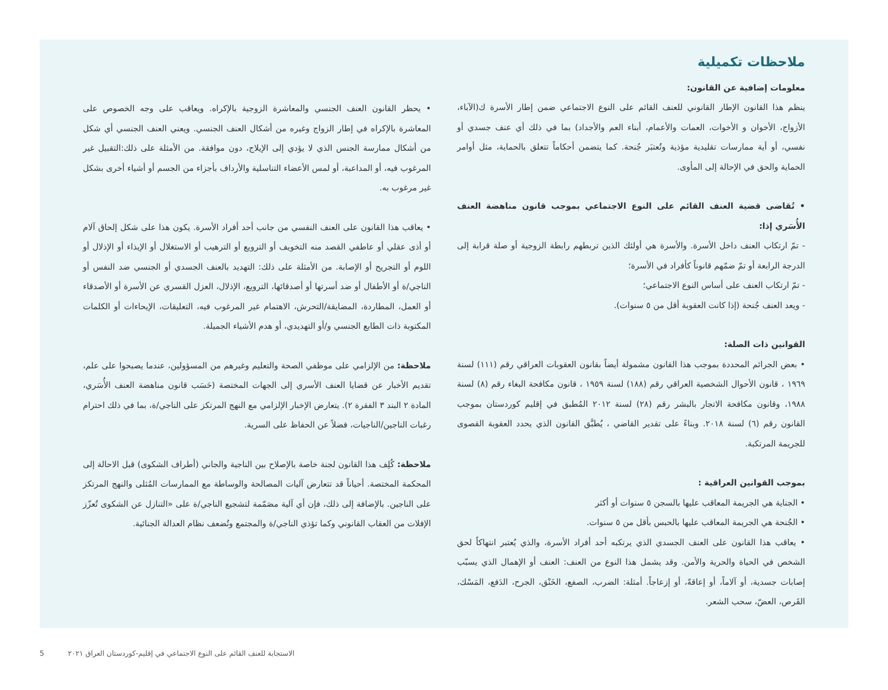ملاحظات تكميلية
معلومات إضافية عن القانون:
ينظم هذا القانون الإطار القانوني للعنف القائم على النوع الاجتماعي ضمن إطار الأسرة ك(الآباء، الأزواج، الأخوان و الأخوات، العمات والأعمام، أبناء العم والأجداد) بما في ذلك أي عنف جسدي أو نفسي، أو أية ممارسات تقليدية مؤذية وتُعتبَر جُنحة. كما يتضمن أحكاماً تتعلق بالحماية، مثل أوامر الحماية والحق في الإحالة إلى المأوى.
• تُقاضى قضية العنف القائم على النوع الاجتماعي بموجب قانون مناهضة العنف الأُسَري إذا:
- تمّ ارتكاب العنف داخل الأسرة. والأسرة هي أولئك الذين تربطهم رابطة الزوجية أو صلة قرابة إلى الدرجة الرابعة أو تمّ ضمّهم قانوناً كأفراد في الأسرة؛
- تمّ ارتكاب العنف على أساس النوع الاجتماعي؛
- ويعد العنف جُنحة (إذا كانت العقوبة أقل من ٥ سنوات).
القوانين ذات الصلة:
• بعض الجرائم المحددة بموجب هذا القانون مشمولة أيضاً بقانون العقوبات العراقي رقم (١١١) لسنة ١٩٦٩ ، قانون الأحوال الشخصية العراقي رقم (١٨٨) لسنة ١٩٥٩ ، قانون مكافحة البغاء رقم (٨) لسنة ١٩٨٨، وقانون مكافحة الاتجار بالبشر رقم (٢٨) لسنة ٢٠١٢ المُطبق في إقليم كوردستان بموجب القانون رقم (٦) لسنة ٢٠١٨. وبناءً على تقدير القاضي ، يُطبَّق القانون الذي يحدد العقوبة القصوى للجريمة المرتكبة.
بموجب القوانين العراقية :
• الجناية هي الجريمة المعاقب عليها بالسجن ٥ سنوات أو أكثر
• الجُنحة هي الجريمة المعاقب عليها بالحبس بأقل من ٥ سنوات.
• يعاقب هذا القانون على العنف الجسدي الذي يرتكبه أحد أفراد الأسرة، والذي يُعتبر انتهاكاً لحق الشخص في الحياة والحرية والأمن. وقد يشمل هذا النوع من العنف: العنف أو الإهمال الذي يسبّب إصابات جسدية، أو آلاماً، أو إعاقةً، أو إزعاجاً. أمثلة: الضرب، الصفع، الخَنْق، الجرح، الدَفع، المَسْك، القَرص، العضّ، سحب الشعر.
• يحظر القانون العنف الجنسي والمعاشرة الزوجية بالإكراه. ويعاقب على وجه الخصوص على المعاشرة بالإكراه في إطار الزواج وغيره من أشكال العنف الجنسي. ويعني العنف الجنسي أي شكل من أشكال ممارسة الجنس الذي لا يؤدي إلى الإيلاج، دون موافقة. من الأمثلة على ذلك:التقبيل غير المرغوب فيه، أو المداعبة، أو لمس الأعضاء التناسلية والأرداف بأجزاء من الجسم أو أشياء أخرى بشكل غير مرغوب به.
• يعاقب هذا القانون على العنف النفسي من جانب أحد أفراد الأسرة. يكون هذا على شكل إلحاق آلام أو أذى عقلي أو عاطفي القصد منه التخويف أو الترويع أو الترهيب أو الاستغلال أو الإيذاء أو الإذلال أو اللوم أو التجريح أو الإصابة. من الأمثلة على ذلك: التهديد بالعنف الجسدي أو الجنسي ضد النفس أو الناجي/ة أو الأطفال أو ضد أسرتها أو أصدقائها، الترويع، الإذلال، العزل القسري عن الأسرة أو الأصدقاء أو العمل، المطاردة، المضايقة/التحرش، الاهتمام غير المرغوب فيه، التعليقات، الإيحاءات أو الكلمات المكتوبة ذات الطابع الجنسي و/أو التهديدي، أو هدم الأشياء الجميلة.
ملاحظة: من الإلزامي على موظفي الصحة والتعليم وغيرهم من المسؤولين، عندما يصبحوا على علم، تقديم الأخبار عن قضايا العنف الأسري إلى الجهات المختصة (حَسَب قانون مناهضة العنف الأُسَري، المادة ٢ البند ٣ الفقرة ٢). يتعارض الإخبار الإلزامي مع النهج المرتكز على الناجي/ة، بما في ذلك احترام رغبات الناجين/الناجيات، فضلاً عن الحفاظ على السرية.
ملاحظة: كُلِف هذا القانون لجنة خاصة بالإصلاح بين الناجية والجاني (أطراف الشكوى) قبل الاحالة إلى المحكمة المختصة. أحياناً قد تتعارض آليات المصالحة والوساطة مع الممارسات المُثلى والنهج المرتكز على الناجين. بالإضافة إلى ذلك، فإن أي آلية مصَمّمة لتشجيع الناجي/ة على «التنازل عن الشكوى تُعزّز الإفلات من العقاب القانوني وكما تؤذي الناجي/ة والمجتمع وتُضعف نظام العدالة الجنائية.
5 الاستجابة للعنف القائم على النوع الاجتماعي في إقليم-كوردستان العراق ٢٠٢١